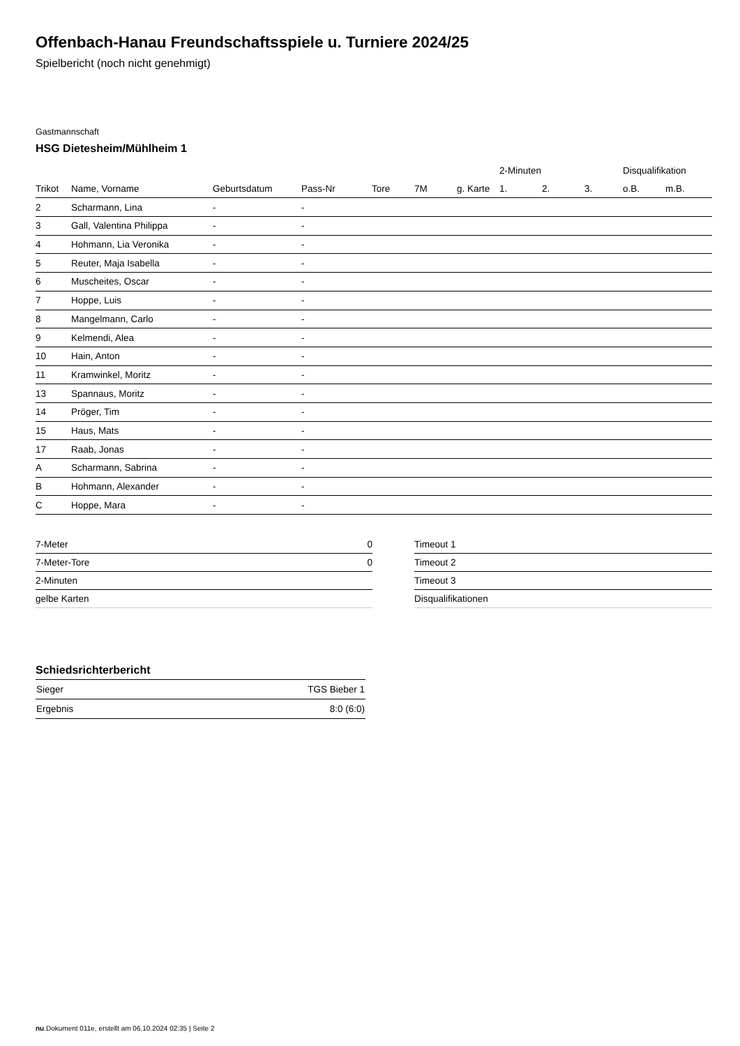Offenbach-Hanau Freundschaftsspiele u. Turniere 2024/25
Spielbericht (noch nicht genehmigt)
Gastmannschaft
HSG Dietesheim/Mühlheim 1
| | | | | | | | 2-Minuten | | | Disqualifikation | |
| --- | --- | --- | --- | --- | --- | --- | --- | --- | --- | --- | --- |
| Trikot | Name, Vorname | Geburtsdatum | Pass-Nr | Tore | 7M | g. Karte | 1. | 2. | 3. | o.B. | m.B. |
| 2 | Scharmann, Lina | - | - | | | | | | | | |
| 3 | Gall, Valentina Philippa | - | - | | | | | | | | |
| 4 | Hohmann, Lia Veronika | - | - | | | | | | | | |
| 5 | Reuter, Maja Isabella | - | - | | | | | | | | |
| 6 | Muscheites, Oscar | - | - | | | | | | | | |
| 7 | Hoppe, Luis | - | - | | | | | | | | |
| 8 | Mangelmann, Carlo | - | - | | | | | | | | |
| 9 | Kelmendi, Alea | - | - | | | | | | | | |
| 10 | Hain, Anton | - | - | | | | | | | | |
| 11 | Kramwinkel, Moritz | - | - | | | | | | | | |
| 13 | Spannaus, Moritz | - | - | | | | | | | | |
| 14 | Pröger, Tim | - | - | | | | | | | | |
| 15 | Haus, Mats | - | - | | | | | | | | |
| 17 | Raab, Jonas | - | - | | | | | | | | |
| A | Scharmann, Sabrina | - | - | | | | | | | | |
| B | Hohmann, Alexander | - | - | | | | | | | | |
| C | Hoppe, Mara | - | - | | | | | | | | |
| 7-Meter | 0 |
| 7-Meter-Tore | 0 |
| 2-Minuten | |
| gelbe Karten | |
| Timeout 1 |
| Timeout 2 |
| Timeout 3 |
| Disqualifikationen |
Schiedsrichterbericht
| Sieger | TGS Bieber 1 |
| Ergebnis | 8:0 (6:0) |
nu.Dokument 011e, erstellt am 06.10.2024 02:35 | Seite 2